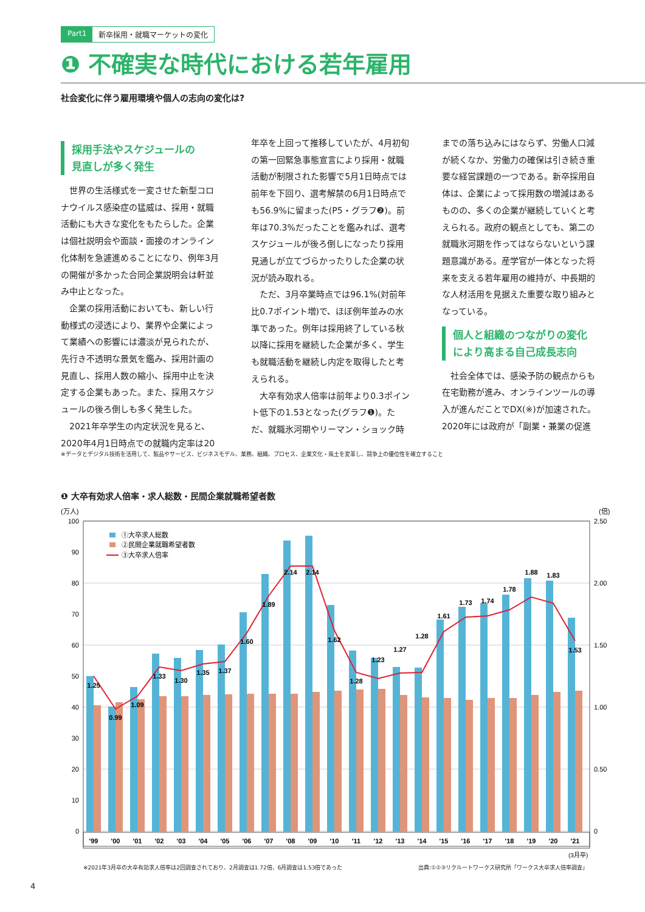Part1 新卒採用・就職マーケットの変化
❶ 不確実な時代における若年雇用
社会変化に伴う雇用環境や個人の志向の変化は?
採用手法やスケジュールの
見直しが多く発生
世界の生活様式を一変させた新型コロナウイルス感染症の猛威は、採用・就職活動にも大きな変化をもたらした。企業は個社説明会や面談・面接のオンライン化体制を急遽進めることになり、例年3月の開催が多かった合同企業説明会は軒並み中止となった。
企業の採用活動においても、新しい行動様式の浸透により、業界や企業によって業績への影響には濃淡が見られたが、先行き不透明な景気を鑑み、採用計画の見直し、採用人数の縮小、採用中止を決定する企業もあった。また、採用スケジュールの後ろ倒しも多く発生した。
2021年卒学生の内定状況を見ると、2020年4月1日時点での就職内定率は20年卒を上回って推移していたが、4月初旬の第一回緊急事態宣言により採用・就職活動が制限された影響で5月1日時点では前年を下回り、選考解禁の6月1日時点でも56.9%に留まった(P5・グラフ❷)。前年は70.3%だったことを鑑みれば、選考スケジュールが後ろ倒しになったり採用見通しが立てづらかったりした企業の状況が読み取れる。
ただ、3月卒業時点では96.1%(対前年比0.7ポイント増)で、ほぼ例年並みの水準であった。例年は採用終了している秋以降に採用を継続した企業が多く、学生も就職活動を継続し内定を取得したと考えられる。
大卒有効求人倍率は前年より0.3ポイント低下の1.53となった(グラフ❶)。ただ、就職氷河期やリーマン・ショック時までの落ち込みにはならず、労働人口減が続くなか、労働力の確保は引き続き重要な経営課題の一つである。新卒採用自体は、企業によって採用数の増減はあるものの、多くの企業が継続していくと考えられる。政府の観点としても、第二の就職氷河期を作ってはならないという課題意識がある。産学官が一体となった将来を支える若年雇用の維持が、中長期的な人材活用を見据えた重要な取り組みとなっている。
個人と組織のつながりの変化
により高まる自己成長志向
社会全体では、感染予防の観点からも在宅勤務が進み、オンラインツールの導入が進んだことでDX(※)が加速された。2020年には政府が「副業・兼業の促進
※データとデジタル技術を活用して、製品やサービス、ビジネスモデル、業務、組織、プロセス、企業文化・風土を変革し、競争上の優位性を確立すること
❶ 大卒有効求人倍率・求人総数・民間企業就職希望者数
(万人)
(倍)
100
90
80
70
60
50
40
30
20
10
0
2.50
2.00
1.50
1.00
0.50
0
①大卒求人総数
②民間企業就職希望者数
③大卒求人倍率
1.25
0.99
1.09
1.33
1.30
1.35
1.37
1.60
1.89
2.14
2.14
1.62
1.28
1.23
1.27
1.28
1.61
1.73
1.74
1.78
1.88
1.83
1.53
'99
'00
'01
'02
'03
'04
'05
'06
'07
'08
'09
'10
'11
'12
'13
'14
'15
'16
'17
'18
'19
'20
'21
(3月卒)
※2021年3月卒の大卒有効求人倍率は2回調査されており、2月調査は1.72倍、6月調査は1.53倍であった
出典:①②③リクルートワークス研究所「ワークス大卒求人倍率調査」
4